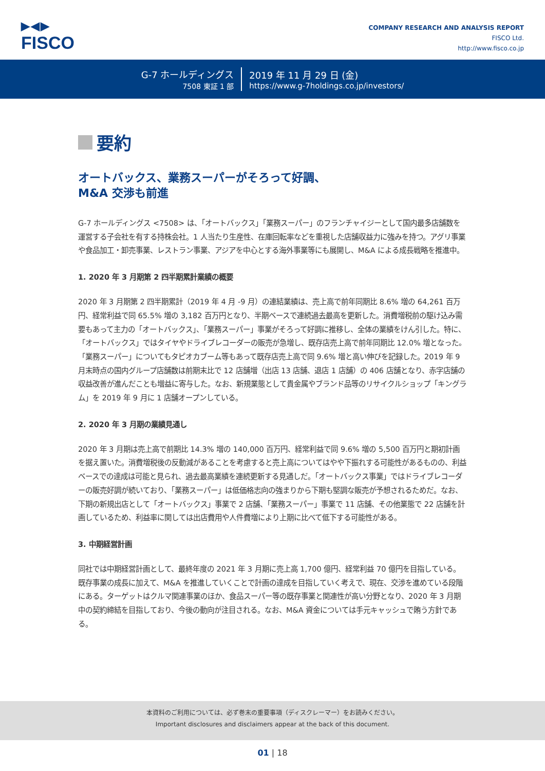▶◀▶
FISCO
COMPANY RESEARCH AND ANALYSIS REPORT
FISCO Ltd.
http://www.fisco.co.jp
G-7 ホールディングス
7508 東証 1 部
2019 年 11 月 29 日 (金)
https://www.g-7holdings.co.jp/investors/
要約
オートバックス、業務スーパーがそろって好調、
M&A 交渉も前進
G-7 ホールディングス <7508> は、「オートバックス」「業務スーパー」のフランチャイジーとして国内最多店舗数を運営する子会社を有する持株会社。1 人当たり生産性、在庫回転率などを重視した店舗収益力に強みを持つ。アグリ事業や食品加工・卸売事業、レストラン事業、アジアを中心とする海外事業等にも展開し、M&A による成長戦略を推進中。
1. 2020 年 3 月期第 2 四半期累計業績の概要
2020 年 3 月期第 2 四半期累計（2019 年 4 月 -9 月）の連結業績は、売上高で前年同期比 8.6% 増の 64,261 百万円、経常利益で同 65.5% 増の 3,182 百万円となり、半期ベースで連続過去最高を更新した。消費増税前の駆け込み需要もあって主力の「オートバックス」、「業務スーパー」事業がそろって好調に推移し、全体の業績をけん引した。特に、「オートバックス」ではタイヤやドライブレコーダーの販売が急増し、既存店売上高で前年同期比 12.0% 増となった。「業務スーパー」についてもタピオカブーム等もあって既存店売上高で同 9.6% 増と高い伸びを記録した。2019 年 9 月末時点の国内グループ店舗数は前期末比で 12 店舗増（出店 13 店舗、退店 1 店舗）の 406 店舗となり、赤字店舗の収益改善が進んだことも増益に寄与した。なお、新規業態として貴金属やブランド品等のリサイクルショップ「キングラム」を 2019 年 9 月に 1 店舗オープンしている。
2. 2020 年 3 月期の業績見通し
2020 年 3 月期は売上高で前期比 14.3% 増の 140,000 百万円、経常利益で同 9.6% 増の 5,500 百万円と期初計画を据え置いた。消費増税後の反動減があることを考慮すると売上高についてはやや下振れする可能性があるものの、利益ベースでの達成は可能と見られ、過去最高業績を連続更新する見通しだ。「オートバックス事業」ではドライブレコーダーの販売好調が続いており、「業務スーパー」は低価格志向の強まりから下期も堅調な販売が予想されるためだ。なお、下期の新規出店として「オートバックス」事業で 2 店舗、「業務スーパー」事業で 11 店舗、その他業態で 22 店舗を計画しているため、利益率に関しては出店費用や人件費増により上期に比べて低下する可能性がある。
3. 中期経営計画
同社では中期経営計画として、最終年度の 2021 年 3 月期に売上高 1,700 億円、経常利益 70 億円を目指している。既存事業の成長に加えて、M&A を推進していくことで計画の達成を目指していく考えで、現在、交渉を進めている段階にある。ターゲットはクルマ関連事業のほか、食品スーパー等の既存事業と関連性が高い分野となり、2020 年 3 月期中の契約締結を目指しており、今後の動向が注目される。なお、M&A 資金については手元キャッシュで賄う方針である。
本資料のご利用については、必ず巻末の重要事項（ディスクレーマー）をお読みください。
Important disclosures and disclaimers appear at the back of this document.
01 | 18